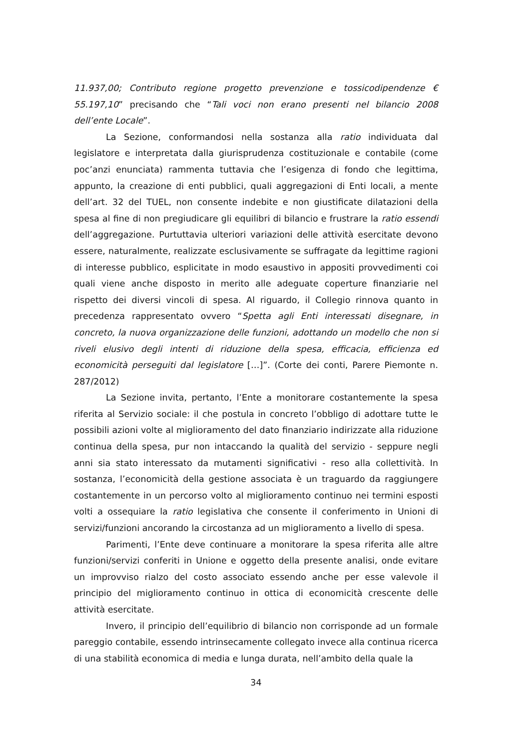11.937,00; Contributo regione progetto prevenzione e tossicodipendenze € 55.197,10” precisando che “Tali voci non erano presenti nel bilancio 2008 dell’ente Locale”.
La Sezione, conformandosi nella sostanza alla ratio individuata dal legislatore e interpretata dalla giurisprudenza costituzionale e contabile (come poc’anzi enunciata) rammenta tuttavia che l’esigenza di fondo che legittima, appunto, la creazione di enti pubblici, quali aggregazioni di Enti locali, a mente dell’art. 32 del TUEL, non consente indebite e non giustificate dilatazioni della spesa al fine di non pregiudicare gli equilibri di bilancio e frustrare la ratio essendi dell’aggregazione. Purtuttavia ulteriori variazioni delle attività esercitate devono essere, naturalmente, realizzate esclusivamente se suffragate da legittime ragioni di interesse pubblico, esplicitate in modo esaustivo in appositi provvedimenti coi quali viene anche disposto in merito alle adeguate coperture finanziarie nel rispetto dei diversi vincoli di spesa. Al riguardo, il Collegio rinnova quanto in precedenza rappresentato ovvero “Spetta agli Enti interessati disegnare, in concreto, la nuova organizzazione delle funzioni, adottando un modello che non si riveli elusivo degli intenti di riduzione della spesa, efficacia, efficienza ed economicità perseguiti dal legislatore […]”. (Corte dei conti, Parere Piemonte n. 287/2012)
La Sezione invita, pertanto, l’Ente a monitorare costantemente la spesa riferita al Servizio sociale: il che postula in concreto l’obbligo di adottare tutte le possibili azioni volte al miglioramento del dato finanziario indirizzate alla riduzione continua della spesa, pur non intaccando la qualità del servizio - seppure negli anni sia stato interessato da mutamenti significativi - reso alla collettività. In sostanza, l’economicità della gestione associata è un traguardo da raggiungere costantemente in un percorso volto al miglioramento continuo nei termini esposti volti a ossequiare la ratio legislativa che consente il conferimento in Unioni di servizi/funzioni ancorando la circostanza ad un miglioramento a livello di spesa.
Parimenti, l’Ente deve continuare a monitorare la spesa riferita alle altre funzioni/servizi conferiti in Unione e oggetto della presente analisi, onde evitare un improvviso rialzo del costo associato essendo anche per esse valevole il principio del miglioramento continuo in ottica di economicità crescente delle attività esercitate.
Invero, il principio dell’equilibrio di bilancio non corrisponde ad un formale pareggio contabile, essendo intrinsecamente collegato invece alla continua ricerca di una stabilità economica di media e lunga durata, nell’ambito della quale la
34